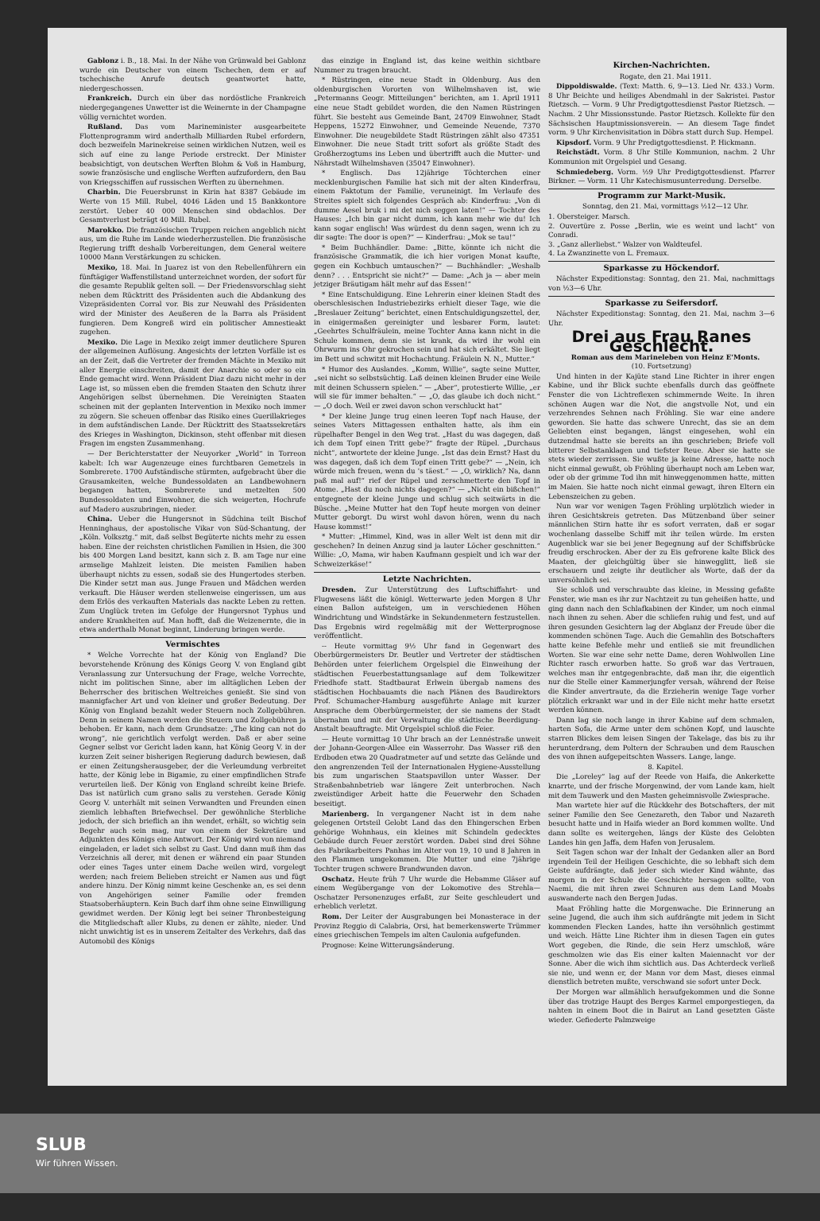Gablonz i. B., 18. Mai. In der Nähe von Grünwald bei Gablonz wurde ein Deutscher von einem Tschechen, dem er auf tschechische Anrufe deutsch geantwortet hatte, niedergeschossen.
Frankreich. Durch ein über das nordöstliche Frankreich niedergegangenes Unwetter ist die Weinernte in der Champagne völlig vernichtet worden.
Rußland. Das vom Marineminister ausgearbeitete Flottenprogramm wird anderthalb Milliarden Rubel erfordern, doch bezweifeln Marinekreise seinen wirklichen Nutzen, weil es sich auf eine zu lange Periode erstreckt. Der Minister beabsichtigt, von deutschen Werften Blohm & Voß in Hamburg, sowie französische und englische Werften aufzufordern, den Bau von Kriegsschiffen auf russischen Werften zu übernehmen.
Charbin. Die Feuersbrunst in Kirin hat 8387 Gebäude im Werte von 15 Mill. Rubel, 4046 Läden und 15 Bankkontore zerstört. Ueber 40 000 Menschen sind obdachlos. Der Gesamtverlust beträgt 40 Mill. Rubel.
Marokko. Die französischen Truppen reichen angeblich nicht aus, um die Ruhe im Lande wiederherzustellen. Die französische Regierung trifft deshalb Vorbereitungen, dem General weitere 10000 Mann Verstärkungen zu schicken.
Mexiko, 18. Mai. In Juarez ist von den Rebellenführern ein fünftägiger Waffenstillstand unterzeichnet worden, der sofort für die gesamte Republik gelten soll. — Der Friedensvorschlag sieht neben dem Rücktritt des Präsidenten auch die Abdankung des Vizepräsidenten Corral vor. Bis zur Neuwahl des Präsidenten wird der Minister des Aeußeren de la Barra als Präsident fungieren. Dem Kongreß wird ein politischer Amnestieakt zugehen.
Mexiko. Die Lage in Mexiko zeigt immer deutlichere Spuren der allgemeinen Auflösung. Angesichts der letzten Vorfälle ist es an der Zeit, daß die Vertreter der fremden Mächte in Mexiko mit aller Energie einschreiten, damit der Anarchie so oder so ein Ende gemacht wird. Wenn Präsident Diaz dazu nicht mehr in der Lage ist, so müssen eben die fremden Staaten den Schutz ihrer Angehörigen selbst übernehmen. Die Vereinigten Staaten scheinen mit der geplanten Intervention in Mexiko noch immer zu zögern. Sie scheuen offenbar das Risiko eines Guerillakrieges in dem aufständischen Lande. Der Rücktritt des Staatssekretärs des Krieges in Washington, Dickinson, steht offenbar mit diesen Fragen im engsten Zusammenhang.
— Der Berichterstatter der Neuyorker „World“ in Torreon kabelt: Ich war Augenzeuge eines furchtbaren Gemetzels in Sombrerete. 1700 Aufständische stürmten, aufgebracht über die Grausamkeiten, welche Bundessoldaten an Landbewohnern begangen hatten, Sombrerete und metzelten 500 Bundessoldaten und Einwohner, die sich weigerten, Hochrufe auf Madero auszubringen, nieder.
China. Ueber die Hungersnot in Südchina teilt Bischof Henninghaus, der apostolische Vikar von Süd-Schantung, der „Köln. Volksztg.“ mit, daß selbst Begüterte nichts mehr zu essen haben. Eine der reichsten christlichen Familien in Hsien, die 300 bis 400 Morgen Land besitzt, kann sich z. B. am Tage nur eine armselige Mahlzeit leisten. Die meisten Familien haben überhaupt nichts zu essen, sodaß sie des Hungertodes sterben. Die Kinder setzt man aus. Junge Frauen und Mädchen werden verkauft. Die Häuser werden stellenweise eingerissen, um aus dem Erlös des verkauften Materials das nackte Leben zu retten. Zum Unglück treten im Gefolge der Hungersnot Typhus und andere Krankheiten auf. Man hofft, daß die Weizenernte, die in etwa anderthalb Monat beginnt, Linderung bringen werde.
Vermischtes
* Welche Vorrechte hat der König von England? Die bevorstehende Krönung des Königs Georg V. von England gibt Veranlassung zur Untersuchung der Frage, welche Vorrechte, nicht im politischen Sinne, aber im alltäglichen Leben der Beherrscher des britischen Weltreiches genießt. Sie sind von mannigfacher Art und von kleiner und großer Bedeutung. Der König von England bezahlt weder Steuern noch Zollgebühren. Denn in seinem Namen werden die Steuern und Zollgebühren ja behoben. Er kann, nach dem Grundsatze: „The king can not do wrong“, nie gerichtlich verfolgt werden. Daß er aber seine Gegner selbst vor Gericht laden kann, hat König Georg V. in der kurzen Zeit seiner bisherigen Regierung dadurch bewiesen, daß er einen Zeitungsherausgeber, der die Verleumdung verbreitet hatte, der König lebe in Bigamie, zu einer empfindlichen Strafe verurteilen ließ. Der König von England schreibt keine Briefe. Das ist natürlich cum grano salis zu verstehen. Gerade König Georg V. unterhält mit seinen Verwandten und Freunden einen ziemlich lebhaften Briefwechsel. Der gewöhnliche Sterbliche jedoch, der sich brieflich an ihn wendet, erhält, so wichtig sein Begehr auch sein mag, nur von einem der Sekretäre und Adjunkten des Königs eine Antwort. Der König wird von niemand eingeladen, er ladet sich selbst zu Gast. Und dann muß ihm das Verzeichnis all derer, mit denen er während ein paar Stunden oder eines Tages unter einem Dache weilen wird, vorgelegt werden; nach freiem Belieben streicht er Namen aus und fügt andere hinzu. Der König nimmt keine Geschenke an, es sei denn von Angehörigen seiner Familie oder fremden Staatsoberhäuptern. Kein Buch darf ihm ohne seine Einwilligung gewidmet werden. Der König legt bei seiner Thronbesteigung die Mitgliedschaft aller Klubs, zu denen er zählte, nieder. Und nicht unwichtig ist es in unserem Zeitalter des Verkehrs, daß das Automobil des Königs
das einzige in England ist, das keine weithin sichtbare Nummer zu tragen braucht.
* Rüstringen, eine neue Stadt in Oldenburg. Aus den oldenburgischen Vororten von Wilhelmshaven ist, wie „Petermanns Geogr. Mitteilungen“ berichten, am 1. April 1911 eine neue Stadt gebildet worden, die den Namen Rüstringen führt. Sie besteht aus Gemeinde Bant, 24709 Einwohner, Stadt Heppens, 15272 Einwohner, und Gemeinde Neuende, 7370 Einwohner. Die neugebildete Stadt Rüstringen zählt also 47351 Einwohner. Die neue Stadt tritt sofort als größte Stadt des Großherzogtums ins Leben und übertrifft auch die Mutter- und Nährstadt Wilhelmshaven (35047 Einwohner).
* Englisch. Das 12jährige Töchterchen einer mecklenburgischen Familie hat sich mit der alten Kinderfrau, einem Faktotum der Familie, veruneinigt. Im Verlaufe des Streites spielt sich folgendes Gespräch ab: Kinderfrau: „Von di dumme Aesel bruk i mi det nich seggen laten!“ — Tochter des Hauses: „Ich bin gar nicht dumm, ich kann mehr wie du! Ich kann sogar englisch! Was würdest du denn sagen, wenn ich zu dir sagte: The door is open?“ — Kinderfrau: „Mok se tau!“
* Beim Buchhändler. Dame: „Bitte, könnte ich nicht die französische Grammatik, die ich hier vorigen Monat kaufte, gegen ein Kochbuch umtauschen?“ — Buchhändler: „Weshalb denn? . . . Entspricht sie nicht?“ — Dame: „Ach ja — aber mein jetziger Bräutigam hält mehr auf das Essen!“
* Eine Entschuldigung. Eine Lehrerin einer kleinen Stadt des oberschlesischen Industriebezirks erhielt dieser Tage, wie die „Breslauer Zeitung“ berichtet, einen Entschuldigungszettel, der, in einigermaßen gereinigter und lesbarer Form, lautet: „Geehrtes Schulfräulein, meine Tochter Anna kann nicht in die Schule kommen, denn sie ist krank, da wird ihr wohl ein Ohrwurm ins Ohr gekrochen sein und hat sich erkältet. Sie liegt im Bett und schwitzt mit Hochachtung. Fräulein N. N., Mutter.“
* Humor des Auslandes. „Komm, Willie“, sagte seine Mutter, „sei nicht so selbstsüchtig. Laß deinen kleinen Bruder eine Weile mit deinen Schussern spielen.“ — „Aber“, protestierte Willie, „er will sie für immer behalten.“ — „O, das glaube ich doch nicht.“ — „O doch. Weil er zwei davon schon verschluckt hat“
* Der kleine Junge trug einen leeren Topf nach Hause, der seines Vaters Mittagessen enthalten hatte, als ihm ein rüpelhafter Bengel in den Weg trat. „Hast du was dagegen, daß ich dem Topf einen Tritt gebe?“ fragte der Rüpel. „Durchaus nicht“, antwortete der kleine Junge. „Ist das dein Ernst? Hast du was dagegen, daß ich dem Topf einen Tritt gebe?“ — „Nein, ich würde mich freuen, wenn du 's täest.“ — „O, wirklich? Na, dann paß mal auf!“ rief der Rüpel und zerschmetterte den Topf in Atome. „Hast du noch nichts dagegen?“ — „Nicht ein bißchen!“ entgegnete der kleine Junge und schlug sich seitwärts in die Büsche. „Meine Mutter hat den Topf heute morgen von deiner Mutter geborgt. Du wirst wohl davon hören, wenn du nach Hause kommst!“
* Mutter: „Himmel, Kind, was in aller Welt ist denn mit dir geschehen? In deinen Anzug sind ja lauter Löcher geschnitten.“ Willie: „O, Mama, wir haben Kaufmann gespielt und ich war der Schweizerkäse!“
Letzte Nachrichten.
Dresden. Zur Unterstützung des Luftschiffahrt- und Flugwesens läßt die königl. Wetterwarte jeden Morgen 8 Uhr einen Ballon aufsteigen, um in verschiedenen Höhen Windrichtung und Windstärke in Sekundenmetern festzustellen. Das Ergebnis wird regelmäßig mit der Wetterprognose veröffentlicht.
-- Heute vormittag 9½ Uhr fand in Gegenwart des Oberbürgermeisters Dr. Beutler und Vertreter der städtischen Behörden unter feierlichem Orgelspiel die Einweihung der städtischen Feuerbestattungsanlage auf dem Tolkewitzer Friedhofe statt. Stadtbaurat Erlwein übergab namens des städtischen Hochbauamts die nach Plänen des Baudirektors Prof. Schumacher-Hamburg ausgeführte Anlage mit kurzer Ansprache dem Oberbürgermeister, der sie namens der Stadt übernahm und mit der Verwaltung die städtische Beerdigung-Anstalt beauftragte. Mit Orgelspiel schloß die Feier.
— Heute vormittag 10 Uhr brach an der Lennéstraße unweit der Johann-Georgen-Allee ein Wasserrohr. Das Wasser riß den Erdboden etwa 20 Quadratmeter auf und setzte das Gelände und den angrenzenden Teil der Internationalen Hygiene-Ausstellung bis zum ungarischen Staatspavillon unter Wasser. Der Straßenbahnbetrieb war längere Zeit unterbrochen. Nach zweistündiger Arbeit hatte die Feuerwehr den Schaden beseitigt.
Marienberg. In vergangener Nacht ist in dem nahe gelegenen Ortsteil Gelobt Land das den Ehingerschen Erben gehörige Wohnhaus, ein kleines mit Schindeln gedecktes Gebäude durch Feuer zerstört worden. Dabei sind drei Söhne des Fabrikarbeiters Panhas im Alter von 19, 10 und 8 Jahren in den Flammen umgekommen. Die Mutter und eine 7jährige Tochter trugen schwere Brandwunden davon.
Oschatz. Heute früh 7 Uhr wurde die Hebamme Gläser auf einem Wegübergange von der Lokomotive des Strehla—Oschatzer Personenzuges erfaßt, zur Seite geschleudert und erheblich verletzt.
Rom. Der Leiter der Ausgrabungen bei Monasterace in der Provinz Reggio di Calabria, Orsi, hat bemerkenswerte Trümmer eines griechischen Tempels im alten Caulonia aufgefunden.
Prognose: Keine Witterungsänderung.
Kirchen-Nachrichten.
Rogate, den 21. Mai 1911.
Dippoldiswalde. (Text: Matth. 6, 9—13. Lied Nr. 433.) Vorm. 8 Uhr Beichte und heiliges Abendmahl in der Sakristei. Pastor Rietzsch. — Vorm. 9 Uhr Predigtgottesdienst Pastor Rietzsch. — Nachm. 2 Uhr Missionsstunde. Pastor Rietzsch. Kollekte für den Sächsischen Hauptmissionsverein. — An diesem Tage findet vorm. 9 Uhr Kirchenvisitation in Döbra statt durch Sup. Hempel.
Kipsdorf. Vorm. 9 Uhr Predigtgottesdienst. P. Hickmann.
Reichstädt. Vorm. 8 Uhr Stille Kommunion, nachm. 2 Uhr Kommunion mit Orgelspiel und Gesang.
Schmiedeberg. Vorm. ½9 Uhr Predigtgottesdienst. Pfarrer Birkner. — Vorm. 11 Uhr Katechismusunterredung. Derselbe.
Programm zur Markt-Musik.
Sonntag, den 21. Mai, vormittags ½12—12 Uhr.
1. Obersteiger. Marsch.
2. Ouvertüre z. Posse „Berlin, wie es weint und lacht“ von Conradi.
3. „Ganz allerliebst.“ Walzer von Waldteufel.
4. La Zwanzinette von L. Fremaux.
Sparkasse zu Höckendorf.
Nächster Expeditionstag: Sonntag, den 21. Mai, nachmittags von ½3—6 Uhr.
Sparkasse zu Seifersdorf.
Nächster Expeditionstag: Sonntag, den 21. Mai, nachm 3—6 Uhr.
Drei aus Frau Ranes Geschlecht.
Roman aus dem Marineleben von Heinz E'Monts.
(10. Fortsetzung)
Und hinten in der Kajüte stand Line Richter in ihrer engen Kabine, und ihr Blick suchte ebenfalls durch das geöffnete Fenster die von Lichtreflexen schimmernde Weite. In ihren schönen Augen war die Not, die angstvolle Not, und ein verzehrendes Sehnen nach Fröhling. Sie war eine andere geworden. Sie hatte das schwere Unrecht, das sie an dem Geliebten einst begangen, längst eingesehen, wohl ein dutzendmal hatte sie bereits an ihn geschrieben; Briefe voll bitterer Selbstanklagen und tiefster Reue. Aber sie hatte sie stets wieder zerrissen. Sie wußte ja keine Adresse, hatte noch nicht einmal gewußt, ob Fröhling überhaupt noch am Leben war, oder ob der grimme Tod ihn mit hinweggenommen hatte, mitten im Maien. Sie hatte noch nicht einmal gewagt, ihren Eltern ein Lebenszeichen zu geben.
Nun war vor wenigen Tagen Fröhling urplötzlich wieder in ihren Gesichtskreis getreten. Das Mützenband über seiner männlichen Stirn hatte ihr es sofort verraten, daß er sogar wochenlang dasselbe Schiff mit ihr teilen würde. Im ersten Augenblick war sie bei jener Begegnung auf der Schiffsbrücke freudig erschrocken. Aber der zu Eis gefrorene kalte Blick des Maaten, der gleichgültig über sie hinwegglitt, ließ sie erschauern und zeigte ihr deutlicher als Worte, daß der da unversöhnlich sei.
Sie schloß und verschraubte das kleine, in Messing gefaßte Fenster, wie man es ihr zur Nachtzeit zu tun geheißen hatte, und ging dann nach den Schlafkabinen der Kinder, um noch einmal nach ihnen zu sehen. Aber die schliefen ruhig und fest, und auf ihren gesunden Gesichtern lag der Abglanz der Freude über die kommenden schönen Tage. Auch die Gemahlin des Botschafters hatte keine Befehle mehr und entließ sie mit freundlichen Worten. Sie war eine sehr nette Dame, deren Wohlwollen Line Richter rasch erworben hatte. So groß war das Vertrauen, welches man ihr entgegenbrachte, daß man ihr, die eigentlich nur die Stelle einer Kammerjungfer versah, während der Reise die Kinder anvertraute, da die Erzieherin wenige Tage vorher plötzlich erkrankt war und in der Eile nicht mehr hatte ersetzt werden können.
Dann lag sie noch lange in ihrer Kabine auf dem schmalen, harten Sofa, die Arme unter dem schönen Kopf, und lauschte starren Blickes dem leisen Singen der Takelage, das bis zu ihr herunterdrang, dem Poltern der Schrauben und dem Rauschen des von ihnen aufgepeitschten Wassers. Lange, lange.
8. Kapitel.
Die „Loreley“ lag auf der Reede von Haifa, die Ankerkette knarrte, und der frische Morgenwind, der vom Lande kam, hielt mit dem Tauwerk und den Masten geheimnisvolle Zwiesprache.
Man wartete hier auf die Rückkehr des Botschafters, der mit seiner Familie den See Genezareth, den Tabor und Nazareth besucht hatte und in Haifa wieder an Bord kommen wollte. Und dann sollte es weitergehen, längs der Küste des Gelobten Landes hin gen Jaffa, dem Hafen von Jerusalem.
Seit Tagen schon war der Inhalt der Gedanken aller an Bord irgendein Teil der Heiligen Geschichte, die so lebhaft sich dem Geiste aufdrängte, daß jeder sich wieder Kind wähnte, das morgen in der Schule die Geschichte hersagen sollte, von Naemi, die mit ihren zwei Schnuren aus dem Land Moabs auswanderte nach den Bergen Judas.
Maat Fröhling hatte die Morgenwache. Die Erinnerung an seine Jugend, die auch ihm sich aufdrängte mit jedem in Sicht kommenden Flecken Landes, hatte ihn versöhnlich gestimmt und weich. Hätte Line Richter ihm in diesen Tagen ein gutes Wort gegeben, die Rinde, die sein Herz umschloß, wäre geschmolzen wie das Eis einer kalten Maiennacht vor der Sonne. Aber die wich ihm sichtlich aus. Das Achterdeck verließ sie nie, und wenn er, der Mann vor dem Mast, dieses einmal dienstlich betreten mußte, verschwand sie sofort unter Deck.
Der Morgen war allmählich heraufgekommen und die Sonne über das trotzige Haupt des Berges Karmel emporgestiegen, da nahten in einem Boot die in Bairut an Land gesetzten Gäste wieder. Gefiederte Palmzweige
SLUB
Wir führen Wissen.